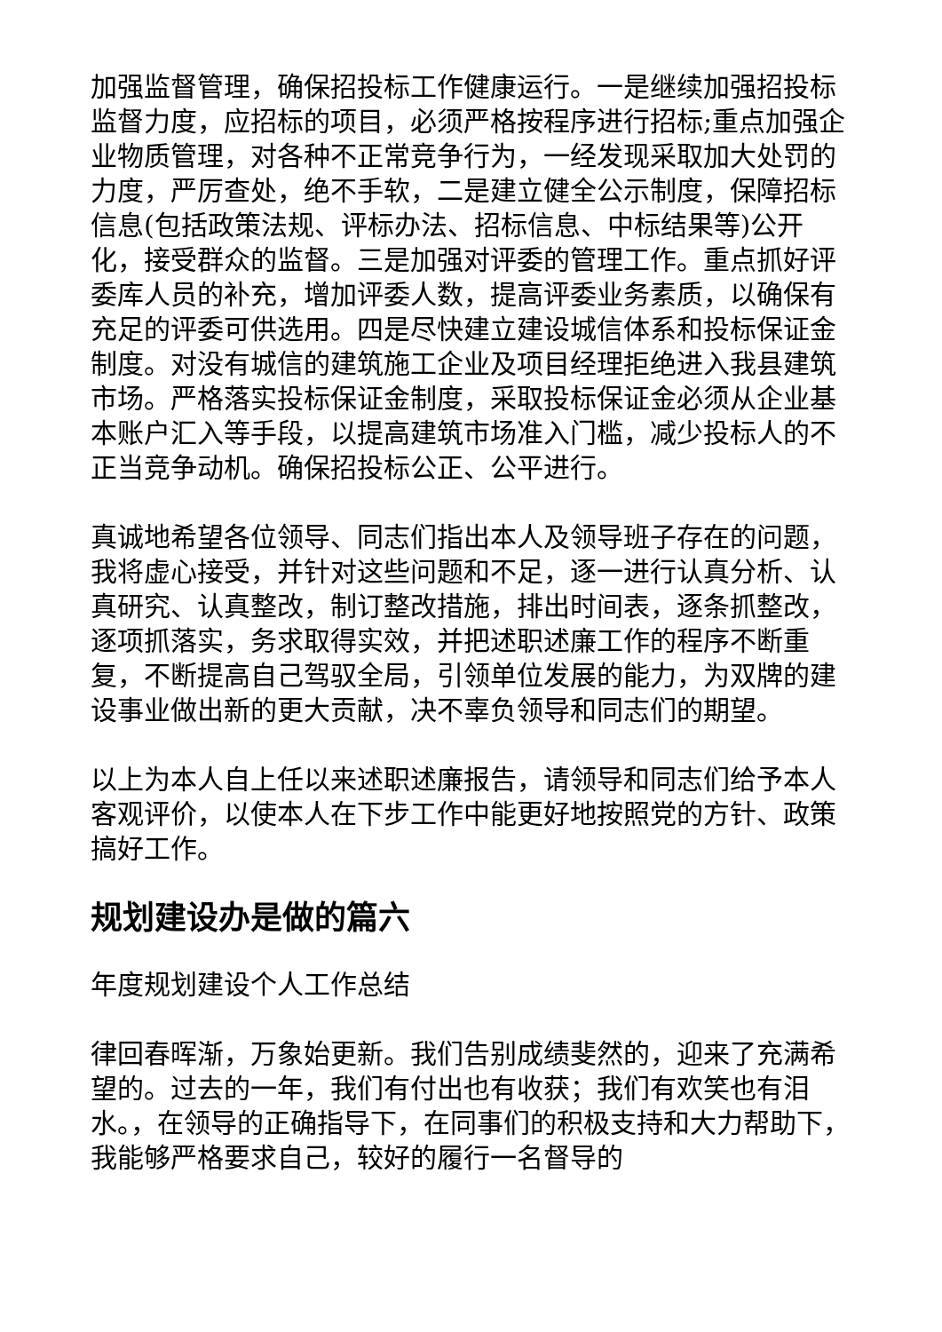加强监督管理，确保招投标工作健康运行。一是继续加强招投标监督力度，应招标的项目，必须严格按程序进行招标;重点加强企业物质管理，对各种不正常竞争行为，一经发现采取加大处罚的力度，严厉查处，绝不手软，二是建立健全公示制度，保障招标信息(包括政策法规、评标办法、招标信息、中标结果等)公开化，接受群众的监督。三是加强对评委的管理工作。重点抓好评委库人员的补充，增加评委人数，提高评委业务素质，以确保有充足的评委可供选用。四是尽快建立建设城信体系和投标保证金制度。对没有城信的建筑施工企业及项目经理拒绝进入我县建筑市场。严格落实投标保证金制度，采取投标保证金必须从企业基本账户汇入等手段，以提高建筑市场准入门槛，减少投标人的不正当竞争动机。确保招投标公正、公平进行。
真诚地希望各位领导、同志们指出本人及领导班子存在的问题，我将虚心接受，并针对这些问题和不足，逐一进行认真分析、认真研究、认真整改，制订整改措施，排出时间表，逐条抓整改，逐项抓落实，务求取得实效，并把述职述廉工作的程序不断重复，不断提高自己驾驭全局，引领单位发展的能力，为双牌的建设事业做出新的更大贡献，决不辜负领导和同志们的期望。
以上为本人自上任以来述职述廉报告，请领导和同志们给予本人客观评价，以使本人在下步工作中能更好地按照党的方针、政策搞好工作。
规划建设办是做的篇六
年度规划建设个人工作总结
律回春晖渐，万象始更新。我们告别成绩斐然的，迎来了充满希望的。过去的一年，我们有付出也有收获；我们有欢笑也有泪水。，在领导的正确指导下，在同事们的积极支持和大力帮助下，我能够严格要求自己，较好的履行一名督导的